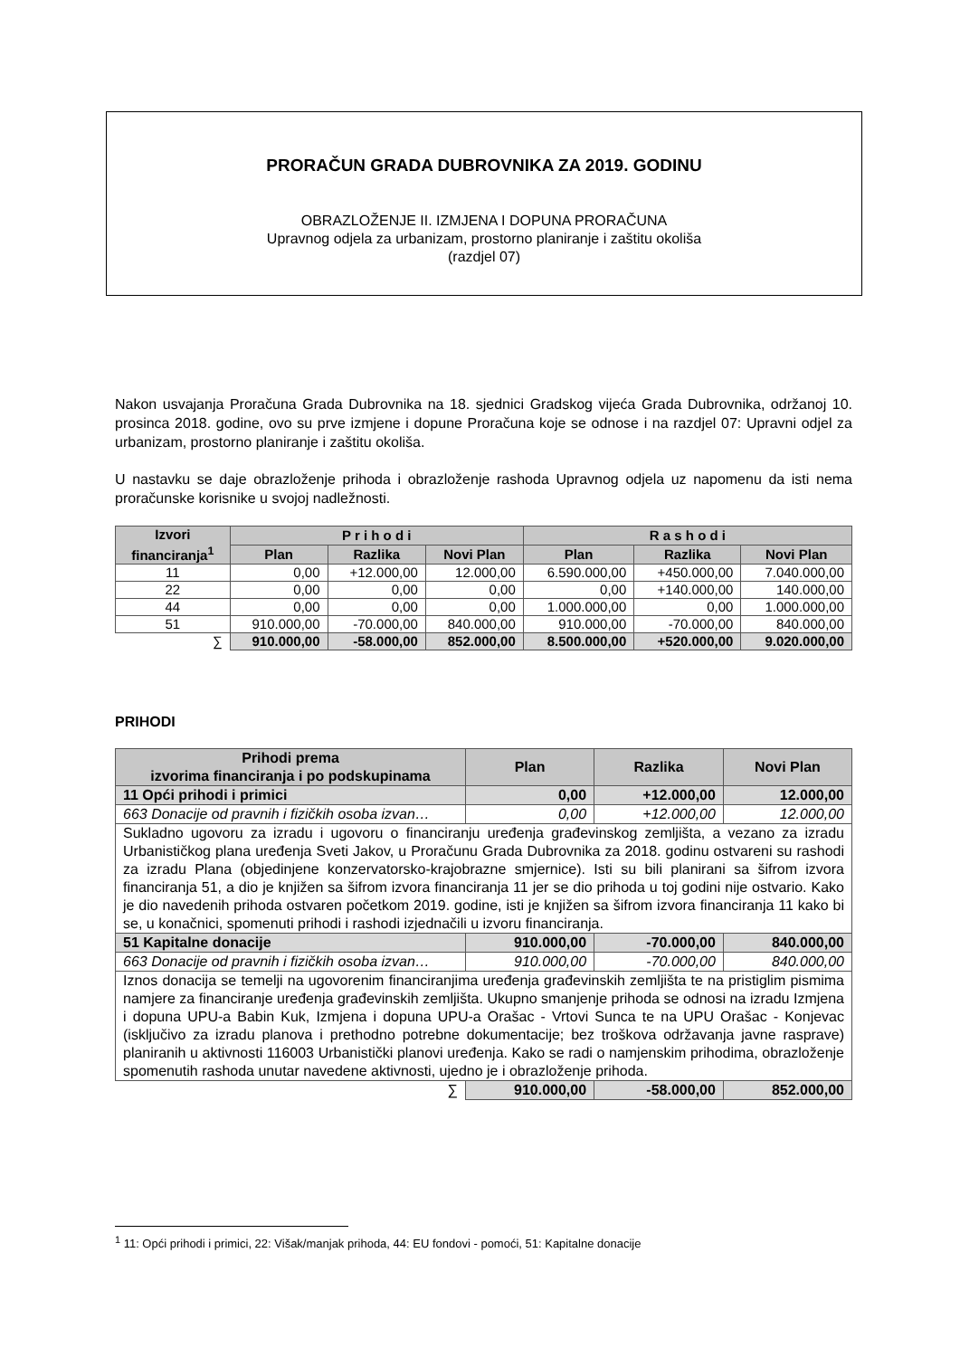PRORAČUN GRADA DUBROVNIKA ZA 2019. GODINU
OBRAZLOŽENJE II. IZMJENA I DOPUNA PRORAČUNA
Upravnog odjela za urbanizam, prostorno planiranje i zaštitu okoliša
(razdjel 07)
Nakon usvajanja Proračuna Grada Dubrovnika na 18. sjednici Gradskog vijeća Grada Dubrovnika, održanoj 10. prosinca 2018. godine, ovo su prve izmjene i dopune Proračuna koje se odnose i na razdjel 07: Upravni odjel za urbanizam, prostorno planiranje i zaštitu okoliša.
U nastavku se daje obrazloženje prihoda i obrazloženje rashoda Upravnog odjela uz napomenu da isti nema proračunske korisnike u svojoj nadležnosti.
| Izvori financiranja<sup>1</sup> | P r i h o d i | | | R a s h o d i | | |
| --- | --- | --- | --- | --- | --- | --- |
| | Plan | Razlika | Novi Plan | Plan | Razlika | Novi Plan |
| 11 | 0,00 | +12.000,00 | 12.000,00 | 6.590.000,00 | +450.000,00 | 7.040.000,00 |
| 22 | 0,00 | 0,00 | 0,00 | 0,00 | +140.000,00 | 140.000,00 |
| 44 | 0,00 | 0,00 | 0,00 | 1.000.000,00 | 0,00 | 1.000.000,00 |
| 51 | 910.000,00 | -70.000,00 | 840.000,00 | 910.000,00 | -70.000,00 | 840.000,00 |
| ∑ | 910.000,00 | -58.000,00 | 852.000,00 | 8.500.000,00 | +520.000,00 | 9.020.000,00 |
PRIHODI
| Prihodi prema izvorima financiranja i po podskupinama | Plan | Razlika | Novi Plan |
| --- | --- | --- | --- |
| 11 Opći prihodi i primici | 0,00 | +12.000,00 | 12.000,00 |
| 663 Donacije od pravnih i fizičkih osoba izvan… | 0,00 | +12.000,00 | 12.000,00 |
| Sukladno ugovoru za izradu i ugovoru o financiranju uređenja građevinskog zemljišta, a vezano za izradu Urbanističkog plana uređenja Sveti Jakov, u Proračunu Grada Dubrovnika za 2018. godinu ostvareni su rashodi za izradu Plana (objedinjene konzervatorsko-krajobrazne smjernice). Isti su bili planirani sa šifrom izvora financiranja 51, a dio je knjižen sa šifrom izvora financiranja 11 jer se dio prihoda u toj godini nije ostvario. Kako je dio navedenih prihoda ostvaren početkom 2019. godine, isti je knjižen sa šifrom izvora financiranja 11 kako bi se, u konačnici, spomenuti prihodi i rashodi izjednačili u izvoru financiranja. | | | |
| 51 Kapitalne donacije | 910.000,00 | -70.000,00 | 840.000,00 |
| 663 Donacije od pravnih i fizičkih osoba izvan… | 910.000,00 | -70.000,00 | 840.000,00 |
| Iznos donacija se temelji na ugovorenim financiranjima uređenja građevinskih zemljišta te na pristiglim pismima namjere za financiranje uređenja građevinskih zemljišta. Ukupno smanjenje prihoda se odnosi na izradu Izmjena i dopuna UPU-a Babin Kuk, Izmjena i dopuna UPU-a Orašac - Vrtovi Sunca te na UPU Orašac - Konjevac (isključivo za izradu planova i prethodno potrebne dokumentacije; bez troškova održavanja javne rasprave) planiranih u aktivnosti 116003 Urbanistički planovi uređenja. Kako se radi o namjenskim prihodima, obrazloženje spomenutih rashoda unutar navedene aktivnosti, ujedno je i obrazloženje prihoda. | | | |
| ∑ | 910.000,00 | -58.000,00 | 852.000,00 |
<sup>1</sup> 11: Opći prihodi i primici, 22: Višak/manjak prihoda, 44: EU fondovi - pomoći, 51: Kapitalne donacije